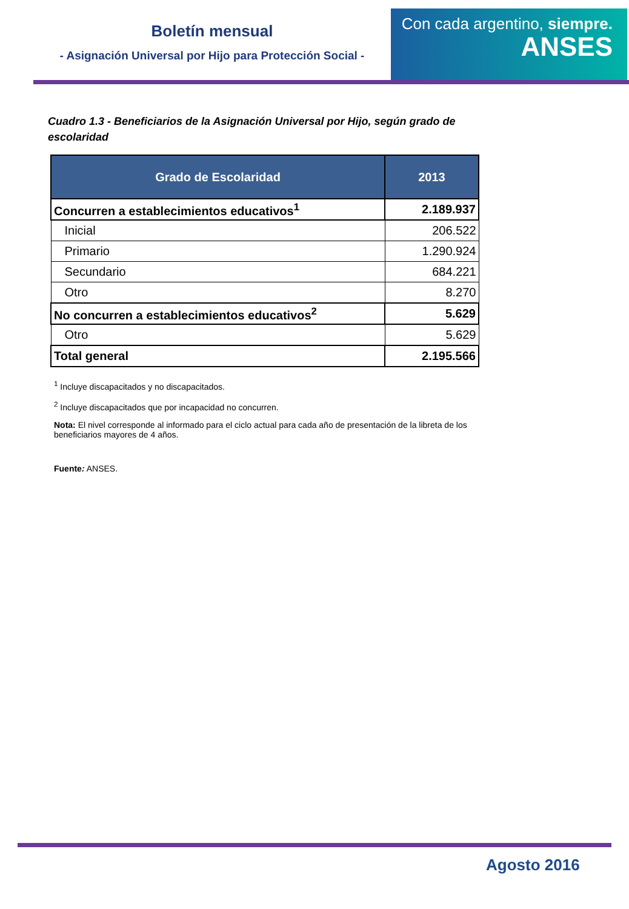Boletín mensual
- Asignación Universal por Hijo para Protección Social -
Con cada argentino, siempre.
ANSES
Cuadro 1.3 - Beneficiarios de la Asignación Universal por Hijo, según grado de escolaridad
| Grado de Escolaridad | 2013 |
| --- | --- |
| Concurren a establecimientos educativos<sup>1</sup> | 2.189.937 |
| Inicial | 206.522 |
| Primario | 1.290.924 |
| Secundario | 684.221 |
| Otro | 8.270 |
| No concurren a establecimientos educativos<sup>2</sup> | 5.629 |
| Otro | 5.629 |
| Total general | 2.195.566 |
<sup>1</sup> Incluye discapacitados y no discapacitados.
<sup>2</sup> Incluye discapacitados que por incapacidad no concurren.
Nota: El nivel corresponde al informado para el ciclo actual para cada año de presentación de la libreta de los beneficiarios mayores de 4 años.
Fuente: ANSES.
Agosto 2016